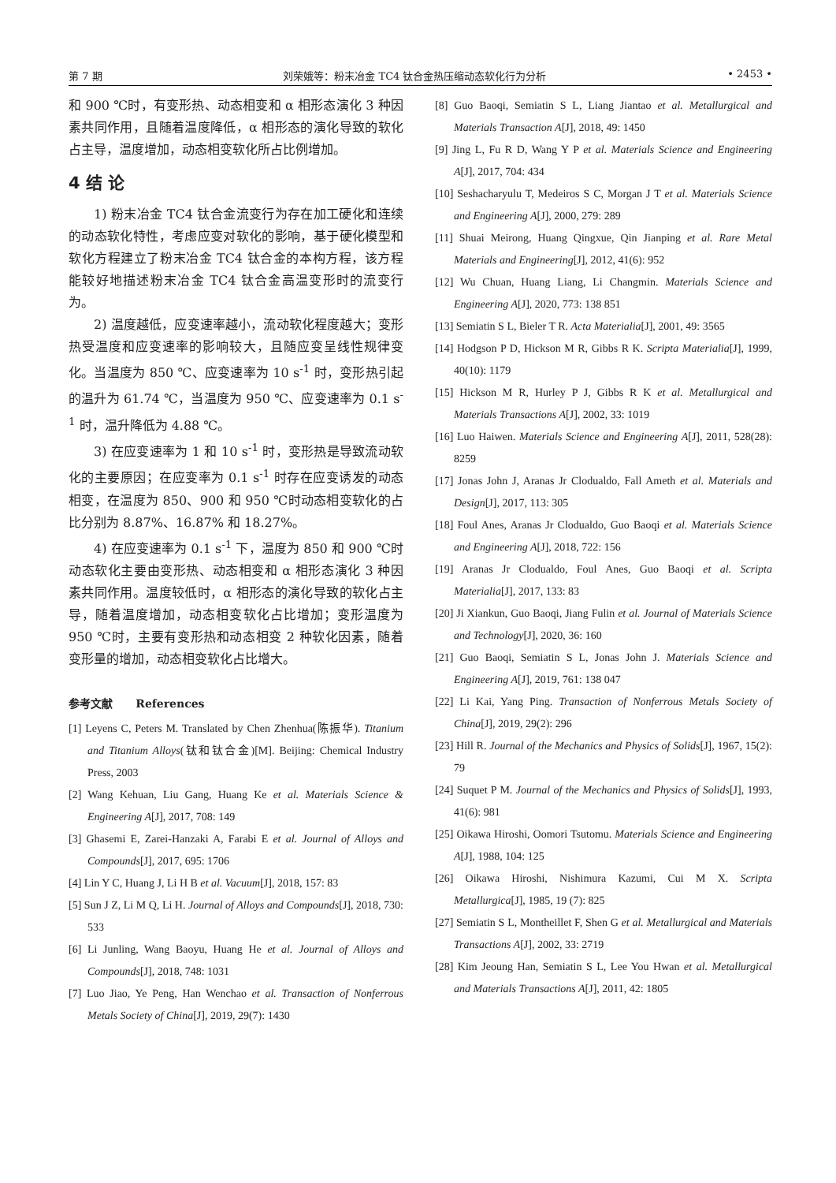第 7 期 刘荣娥等：粉末冶金 TC4 钛合金热压缩动态软化行为分析 • 2453 •
和 900 ℃时，有变形热、动态相变和 α 相形态演化 3 种因素共同作用，且随着温度降低，α 相形态的演化导致的软化占主导，温度增加，动态相变软化所占比例增加。
4 结 论
1) 粉末冶金 TC4 钛合金流变行为存在加工硬化和连续的动态软化特性，考虑应变对软化的影响，基于硬化模型和软化方程建立了粉末冶金 TC4 钛合金的本构方程，该方程能较好地描述粉末冶金 TC4 钛合金高温变形时的流变行为。
2) 温度越低，应变速率越小，流动软化程度越大；变形热受温度和应变速率的影响较大，且随应变呈线性规律变化。当温度为 850 ℃、应变速率为 10 s<sup>-1</sup> 时，变形热引起的温升为 61.74 ℃，当温度为 950 ℃、应变速率为 0.1 s<sup>-1</sup> 时，温升降低为 4.88 ℃。
3) 在应变速率为 1 和 10 s<sup>-1</sup> 时，变形热是导致流动软化的主要原因；在应变率为 0.1 s<sup>-1</sup> 时存在应变诱发的动态相变，在温度为 850、900 和 950 ℃时动态相变软化的占比分别为 8.87%、16.87% 和 18.27%。
4) 在应变速率为 0.1 s<sup>-1</sup> 下，温度为 850 和 900 ℃时动态软化主要由变形热、动态相变和 α 相形态演化 3 种因素共同作用。温度较低时，α 相形态的演化导致的软化占主导，随着温度增加，动态相变软化占比增加；变形温度为 950 ℃时，主要有变形热和动态相变 2 种软化因素，随着变形量的增加，动态相变软化占比增大。
参考文献 References
[1] Leyens C, Peters M. Translated by Chen Zhenhua(陈振华). Titanium and Titanium Alloys(钛和钛合金)[M]. Beijing: Chemical Industry Press, 2003
[2] Wang Kehuan, Liu Gang, Huang Ke et al. Materials Science & Engineering A[J], 2017, 708: 149
[3] Ghasemi E, Zarei-Hanzaki A, Farabi E et al. Journal of Alloys and Compounds[J], 2017, 695: 1706
[4] Lin Y C, Huang J, Li H B et al. Vacuum[J], 2018, 157: 83
[5] Sun J Z, Li M Q, Li H. Journal of Alloys and Compounds[J], 2018, 730: 533
[6] Li Junling, Wang Baoyu, Huang He et al. Journal of Alloys and Compounds[J], 2018, 748: 1031
[7] Luo Jiao, Ye Peng, Han Wenchao et al. Transaction of Nonferrous Metals Society of China[J], 2019, 29(7): 1430
[8] Guo Baoqi, Semiatin S L, Liang Jiantao et al. Metallurgical and Materials Transaction A[J], 2018, 49: 1450
[9] Jing L, Fu R D, Wang Y P et al. Materials Science and Engineering A[J], 2017, 704: 434
[10] Seshacharyulu T, Medeiros S C, Morgan J T et al. Materials Science and Engineering A[J], 2000, 279: 289
[11] Shuai Meirong, Huang Qingxue, Qin Jianping et al. Rare Metal Materials and Engineering[J], 2012, 41(6): 952
[12] Wu Chuan, Huang Liang, Li Changmin. Materials Science and Engineering A[J], 2020, 773: 138 851
[13] Semiatin S L, Bieler T R. Acta Materialia[J], 2001, 49: 3565
[14] Hodgson P D, Hickson M R, Gibbs R K. Scripta Materialia[J], 1999, 40(10): 1179
[15] Hickson M R, Hurley P J, Gibbs R K et al. Metallurgical and Materials Transactions A[J], 2002, 33: 1019
[16] Luo Haiwen. Materials Science and Engineering A[J], 2011, 528(28): 8259
[17] Jonas John J, Aranas Jr Clodualdo, Fall Ameth et al. Materials and Design[J], 2017, 113: 305
[18] Foul Anes, Aranas Jr Clodualdo, Guo Baoqi et al. Materials Science and Engineering A[J], 2018, 722: 156
[19] Aranas Jr Clodualdo, Foul Anes, Guo Baoqi et al. Scripta Materialia[J], 2017, 133: 83
[20] Ji Xiankun, Guo Baoqi, Jiang Fulin et al. Journal of Materials Science and Technology[J], 2020, 36: 160
[21] Guo Baoqi, Semiatin S L, Jonas John J. Materials Science and Engineering A[J], 2019, 761: 138 047
[22] Li Kai, Yang Ping. Transaction of Nonferrous Metals Society of China[J], 2019, 29(2): 296
[23] Hill R. Journal of the Mechanics and Physics of Solids[J], 1967, 15(2): 79
[24] Suquet P M. Journal of the Mechanics and Physics of Solids[J], 1993, 41(6): 981
[25] Oikawa Hiroshi, Oomori Tsutomu. Materials Science and Engineering A[J], 1988, 104: 125
[26] Oikawa Hiroshi, Nishimura Kazumi, Cui M X. Scripta Metallurgica[J], 1985, 19 (7): 825
[27] Semiatin S L, Montheillet F, Shen G et al. Metallurgical and Materials Transactions A[J], 2002, 33: 2719
[28] Kim Jeoung Han, Semiatin S L, Lee You Hwan et al. Metallurgical and Materials Transactions A[J], 2011, 42: 1805